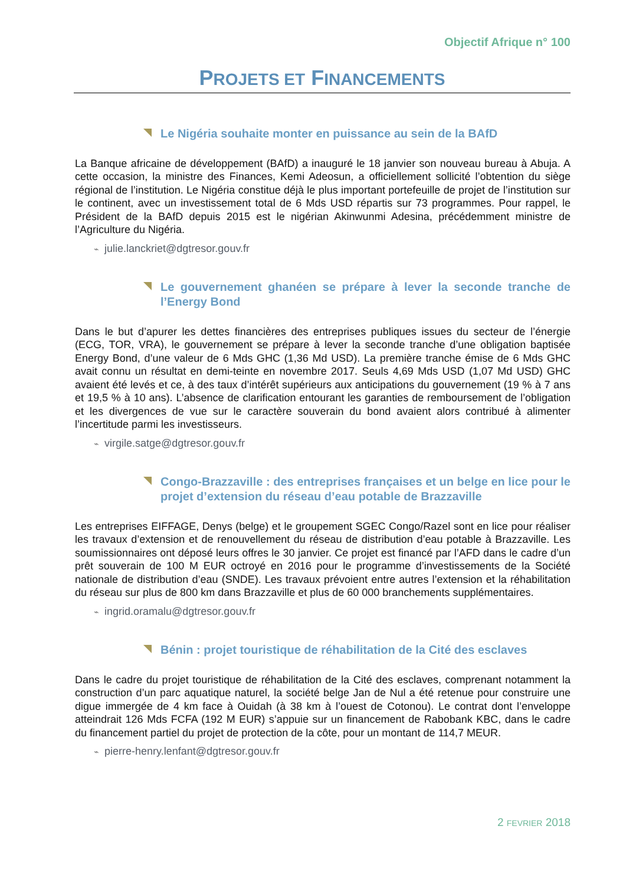Objectif Afrique n° 100
PROJETS ET FINANCEMENTS
Le Nigéria souhaite monter en puissance au sein de la BAfD
La Banque africaine de développement (BAfD) a inauguré le 18 janvier son nouveau bureau à Abuja. A cette occasion, la ministre des Finances, Kemi Adeosun, a officiellement sollicité l’obtention du siège régional de l’institution. Le Nigéria constitue déjà le plus important portefeuille de projet de l’institution sur le continent, avec un investissement total de 6 Mds USD répartis sur 73 programmes. Pour rappel, le Président de la BAfD depuis 2015 est le nigérian Akinwunmi Adesina, précédemment ministre de l’Agriculture du Nigéria.
⌁ julie.lanckriet@dgtresor.gouv.fr
Le gouvernement ghanéen se prépare à lever la seconde tranche de l’Energy Bond
Dans le but d’apurer les dettes financières des entreprises publiques issues du secteur de l’énergie (ECG, TOR, VRA), le gouvernement se prépare à lever la seconde tranche d’une obligation baptisée Energy Bond, d’une valeur de 6 Mds GHC (1,36 Md USD). La première tranche émise de 6 Mds GHC avait connu un résultat en demi-teinte en novembre 2017. Seuls 4,69 Mds USD (1,07 Md USD) GHC avaient été levés et ce, à des taux d’intérêt supérieurs aux anticipations du gouvernement (19 % à 7 ans et 19,5 % à 10 ans). L’absence de clarification entourant les garanties de remboursement de l’obligation et les divergences de vue sur le caractère souverain du bond avaient alors contribué à alimenter l’incertitude parmi les investisseurs.
⌁ virgile.satge@dgtresor.gouv.fr
Congo-Brazzaville : des entreprises françaises et un belge en lice pour le projet d’extension du réseau d’eau potable de Brazzaville
Les entreprises EIFFAGE, Denys (belge) et le groupement SGEC Congo/Razel sont en lice pour réaliser les travaux d’extension et de renouvellement du réseau de distribution d’eau potable à Brazzaville. Les soumissionnaires ont déposé leurs offres le 30 janvier. Ce projet est financé par l’AFD dans le cadre d’un prêt souverain de 100 M EUR octroyé en 2016 pour le programme d’investissements de la Société nationale de distribution d’eau (SNDE). Les travaux prévoient entre autres l’extension et la réhabilitation du réseau sur plus de 800 km dans Brazzaville et plus de 60 000 branchements supplémentaires.
⌁ ingrid.oramalu@dgtresor.gouv.fr
Bénin : projet touristique de réhabilitation de la Cité des esclaves
Dans le cadre du projet touristique de réhabilitation de la Cité des esclaves, comprenant notamment la construction d’un parc aquatique naturel, la société belge Jan de Nul a été retenue pour construire une digue immergée de 4 km face à Ouidah (à 38 km à l’ouest de Cotonou). Le contrat dont l’enveloppe atteindrait 126 Mds FCFA (192 M EUR) s’appuie sur un financement de Rabobank KBC, dans le cadre du financement partiel du projet de protection de la côte, pour un montant de 114,7 MEUR.
⌁ pierre-henry.lenfant@dgtresor.gouv.fr
2 FEVRIER 2018